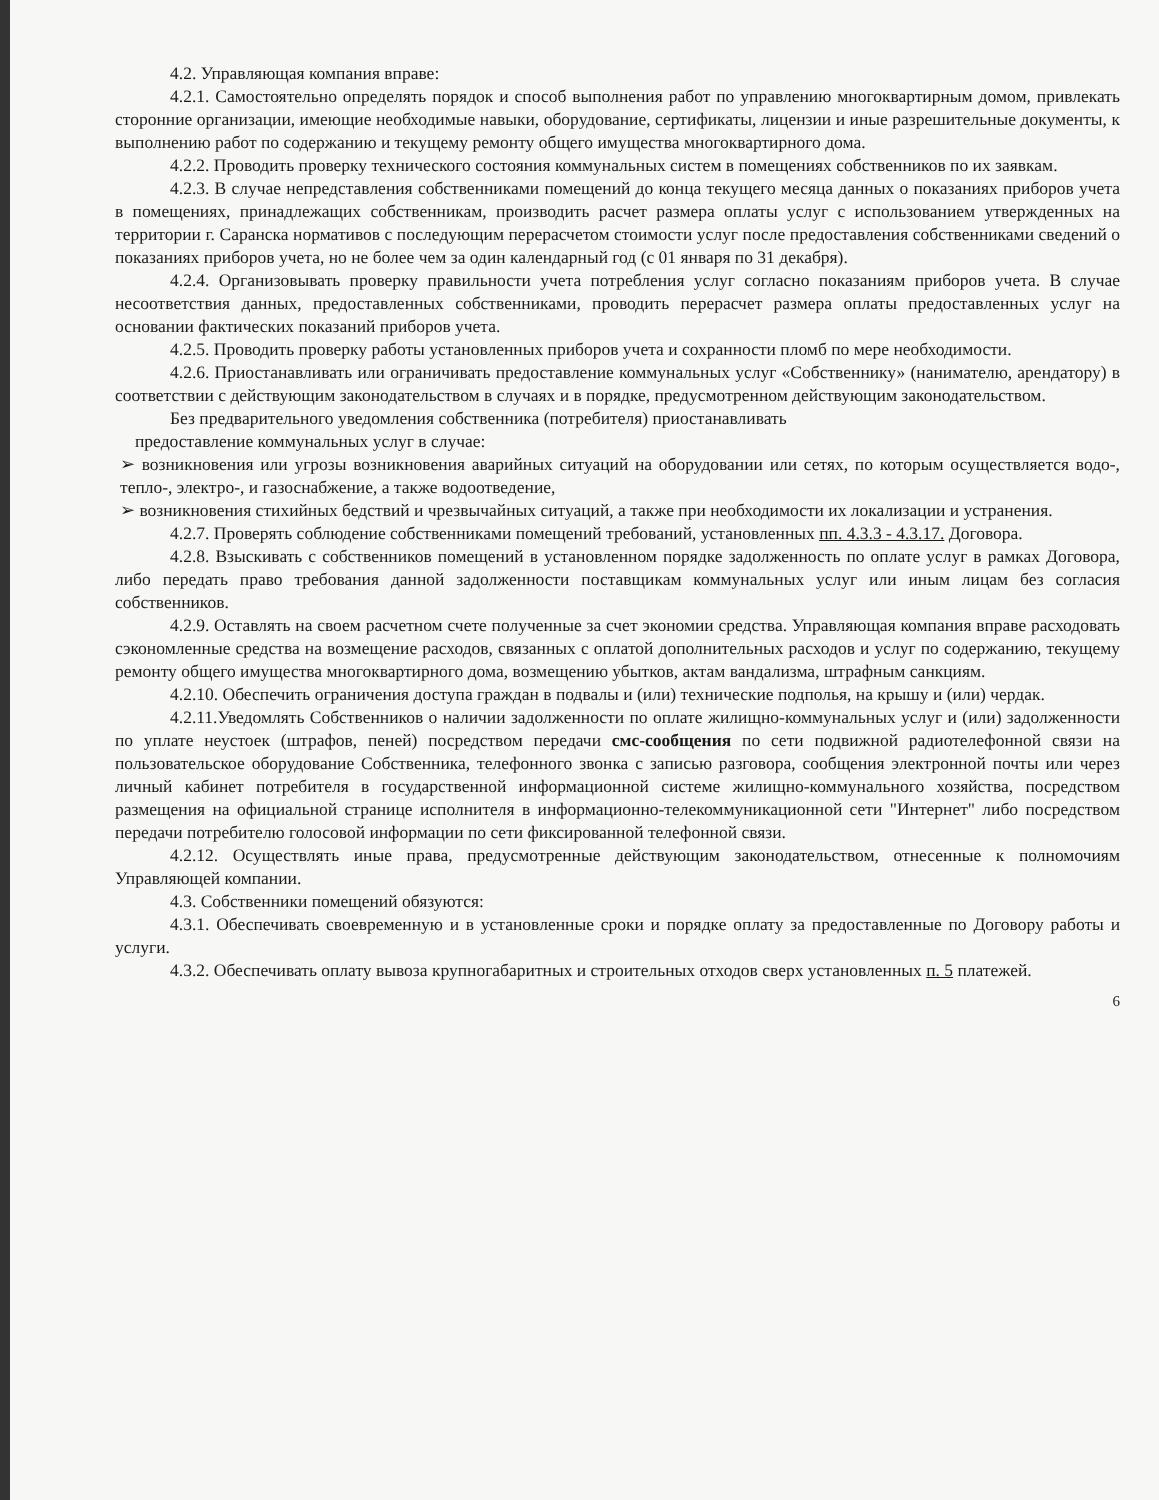4.2. Управляющая компания вправе:
4.2.1. Самостоятельно определять порядок и способ выполнения работ по управлению многоквартирным домом, привлекать сторонние организации, имеющие необходимые навыки, оборудование, сертификаты, лицензии и иные разрешительные документы, к выполнению работ по содержанию и текущему ремонту общего имущества многоквартирного дома.
4.2.2. Проводить проверку технического состояния коммунальных систем в помещениях собственников по их заявкам.
4.2.3. В случае непредставления собственниками помещений до конца текущего месяца данных о показаниях приборов учета в помещениях, принадлежащих собственникам, производить расчет размера оплаты услуг с использованием утвержденных на территории г. Саранска нормативов с последующим перерасчетом стоимости услуг после предоставления собственниками сведений о показаниях приборов учета, но не более чем за один календарный год (с 01 января по 31 декабря).
4.2.4. Организовывать проверку правильности учета потребления услуг согласно показаниям приборов учета. В случае несоответствия данных, предоставленных собственниками, проводить перерасчет размера оплаты предоставленных услуг на основании фактических показаний приборов учета.
4.2.5. Проводить проверку работы установленных приборов учета и сохранности пломб по мере необходимости.
4.2.6. Приостанавливать или ограничивать предоставление коммунальных услуг «Собственнику» (нанимателю, арендатору) в соответствии с действующим законодательством в случаях и в порядке, предусмотренном действующим законодательством.
Без предварительного уведомления собственника (потребителя) приостанавливать
предоставление коммунальных услуг в случае:
➢ возникновения или угрозы возникновения аварийных ситуаций на оборудовании или сетях, по которым осуществляется водо-, тепло-, электро-, и газоснабжение, а также водоотведение,
➢ возникновения стихийных бедствий и чрезвычайных ситуаций, а также при необходимости их локализации и устранения.
4.2.7. Проверять соблюдение собственниками помещений требований, установленных пп. 4.3.3 - 4.3.17. Договора.
4.2.8. Взыскивать с собственников помещений в установленном порядке задолженность по оплате услуг в рамках Договора, либо передать право требования данной задолженности поставщикам коммунальных услуг или иным лицам без согласия собственников.
4.2.9. Оставлять на своем расчетном счете полученные за счет экономии средства. Управляющая компания вправе расходовать сэкономленные средства на возмещение расходов, связанных с оплатой дополнительных расходов и услуг по содержанию, текущему ремонту общего имущества многоквартирного дома, возмещению убытков, актам вандализма, штрафным санкциям.
4.2.10. Обеспечить ограничения доступа граждан в подвалы и (или) технические подполья, на крышу и (или) чердак.
4.2.11.Уведомлять Собственников о наличии задолженности по оплате жилищно-коммунальных услуг и (или) задолженности по уплате неустоек (штрафов, пеней) посредством передачи смс-сообщения по сети подвижной радиотелефонной связи на пользовательское оборудование Собственника, телефонного звонка с записью разговора, сообщения электронной почты или через личный кабинет потребителя в государственной информационной системе жилищно-коммунального хозяйства, посредством размещения на официальной странице исполнителя в информационно-телекоммуникационной сети "Интернет" либо посредством передачи потребителю голосовой информации по сети фиксированной телефонной связи.
4.2.12. Осуществлять иные права, предусмотренные действующим законодательством, отнесенные к полномочиям Управляющей компании.
4.3. Собственники помещений обязуются:
4.3.1. Обеспечивать своевременную и в установленные сроки и порядке оплату за предоставленные по Договору работы и услуги.
4.3.2. Обеспечивать оплату вывоза крупногабаритных и строительных отходов сверх установленных п. 5 платежей.
6